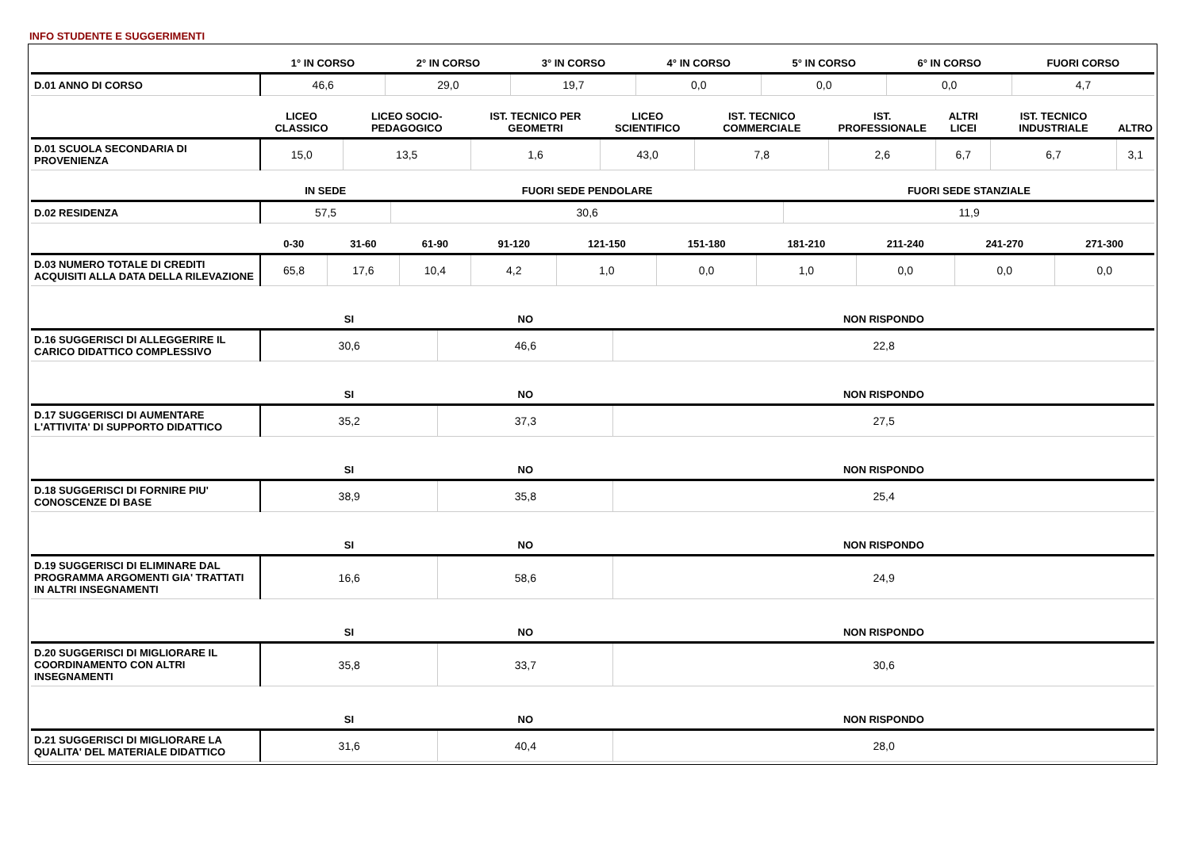INFO STUDENTE E SUGGERIMENTI
| | 1° IN CORSO | 2° IN CORSO | 3° IN CORSO | 4° IN CORSO | 5° IN CORSO | 6° IN CORSO | FUORI CORSO |
| --- | --- | --- | --- | --- | --- | --- | --- |
| D.01 ANNO DI CORSO | 46,6 | 29,0 | 19,7 | 0,0 | 0,0 | 0,0 | 4,7 |
| | LICEO CLASSICO | LICEO SOCIO-PEDAGOGICO | IST. TECNICO PER GEOMETRI | LICEO SCIENTIFICO | IST. TECNICO COMMERCIALE | IST. PROFESSIONALE | ALTRI LICEI | IST. TECNICO INDUSTRIALE | ALTRO |
| --- | --- | --- | --- | --- | --- | --- | --- | --- | --- |
| D.01 SCUOLA SECONDARIA DI PROVENIENZA | 15,0 | 13,5 | 1,6 | 43,0 | 7,8 | 2,6 | 6,7 | 6,7 | 3,1 |
| | IN SEDE | FUORI SEDE PENDOLARE | FUORI SEDE STANZIALE |
| --- | --- | --- | --- |
| D.02 RESIDENZA | 57,5 | 30,6 | 11,9 |
| | 0-30 | 31-60 | 61-90 | 91-120 | 121-150 | 151-180 | 181-210 | 211-240 | 241-270 | 271-300 |
| --- | --- | --- | --- | --- | --- | --- | --- | --- | --- | --- |
| D.03 NUMERO TOTALE DI CREDITI ACQUISITI ALLA DATA DELLA RILEVAZIONE | 65,8 | 17,6 | 10,4 | 4,2 | 1,0 | 0,0 | 1,0 | 0,0 | 0,0 | 0,0 |
| | SI | NO | NON RISPONDO |
| --- | --- | --- | --- |
| D.16 SUGGERISCI DI ALLEGGERIRE IL CARICO DIDATTICO COMPLESSIVO | 30,6 | 46,6 | 22,8 |
| | SI | NO | NON RISPONDO |
| --- | --- | --- | --- |
| D.17 SUGGERISCI DI AUMENTARE L'ATTIVITA' DI SUPPORTO DIDATTICO | 35,2 | 37,3 | 27,5 |
| | SI | NO | NON RISPONDO |
| --- | --- | --- | --- |
| D.18 SUGGERISCI DI FORNIRE PIU' CONOSCENZE DI BASE | 38,9 | 35,8 | 25,4 |
| | SI | NO | NON RISPONDO |
| --- | --- | --- | --- |
| D.19 SUGGERISCI DI ELIMINARE DAL PROGRAMMA ARGOMENTI GIA' TRATTATI IN ALTRI INSEGNAMENTI | 16,6 | 58,6 | 24,9 |
| | SI | NO | NON RISPONDO |
| --- | --- | --- | --- |
| D.20 SUGGERISCI DI MIGLIORARE IL COORDINAMENTO CON ALTRI INSEGNAMENTI | 35,8 | 33,7 | 30,6 |
| | SI | NO | NON RISPONDO |
| --- | --- | --- | --- |
| D.21 SUGGERISCI DI MIGLIORARE LA QUALITA' DEL MATERIALE DIDATTICO | 31,6 | 40,4 | 28,0 |